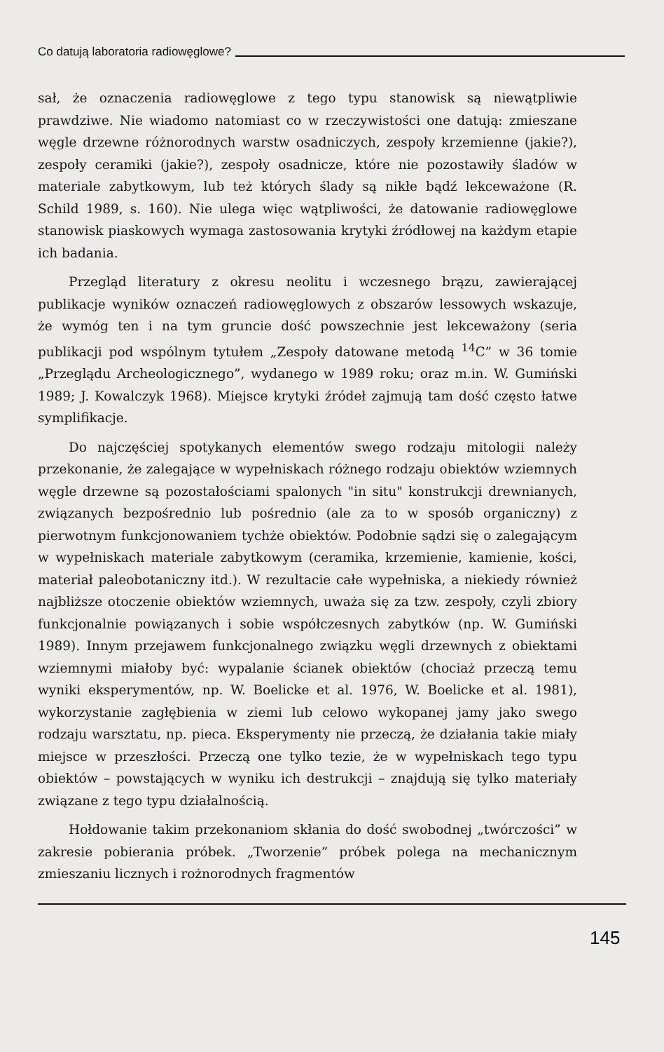Co datują laboratoria radiowęglowe?
sał, że oznaczenia radiowęglowe z tego typu stanowisk są niewątpliwie prawdziwe. Nie wiadomo natomiast co w rzeczywistości one datują: zmieszane węgle drzewne różnorodnych warstw osadniczych, zespoły krzemienne (jakie?), zespoły ceramiki (jakie?), zespoły osadnicze, które nie pozostawiły śladów w materiale zabytkowym, lub też których ślady są nikłe bądź lekceważone (R. Schild 1989, s. 160). Nie ulega więc wątpliwości, że datowanie radiowęglowe stanowisk piaskowych wymaga zastosowania krytyki źródłowej na każdym etapie ich badania.
Przegląd literatury z okresu neolitu i wczesnego brązu, zawierającej publikacje wyników oznaczeń radiowęglowych z obszarów lessowych wskazuje, że wymóg ten i na tym gruncie dość powszechnie jest lekceważony (seria publikacji pod wspólnym tytułem „Zespoły datowane metodą <sup>14</sup>C” w 36 tomie „Przeglądu Archeologicznego”, wydanego w 1989 roku; oraz m.in. W. Gumiński 1989; J. Kowalczyk 1968). Miejsce krytyki źródeł zajmują tam dość często łatwe symplifikacje.
Do najczęściej spotykanych elementów swego rodzaju mitologii należy przekonanie, że zalegające w wypełniskach różnego rodzaju obiektów wziemnych węgle drzewne są pozostałościami spalonych "in situ" konstrukcji drewnianych, związanych bezpośrednio lub pośrednio (ale za to w sposób organiczny) z pierwotnym funkcjonowaniem tychże obiektów. Podobnie sądzi się o zalegającym w wypełniskach materiale zabytkowym (ceramika, krzemienie, kamienie, kości, materiał paleobotaniczny itd.). W rezultacie całe wypełniska, a niekiedy również najbliższe otoczenie obiektów wziemnych, uważa się za tzw. zespoły, czyli zbiory funkcjonalnie powiązanych i sobie współczesnych zabytków (np. W. Gumiński 1989). Innym przejawem funkcjonalnego związku węgli drzewnych z obiektami wziemnymi miałoby być: wypalanie ścianek obiektów (chociaż przeczą temu wyniki eksperymentów, np. W. Boelicke et al. 1976, W. Boelicke et al. 1981), wykorzystanie zagłębienia w ziemi lub celowo wykopanej jamy jako swego rodzaju warsztatu, np. pieca. Eksperymenty nie przeczą, że działania takie miały miejsce w przeszłości. Przeczą one tylko tezie, że w wypełniskach tego typu obiektów – powstających w wyniku ich destrukcji – znajdują się tylko materiały związane z tego typu działalnością.
Hołdowanie takim przekonaniom skłania do dość swobodnej „twórczości” w zakresie pobierania próbek. „Tworzenie” próbek polega na mechanicznym zmieszaniu licznych i rożnorodnych fragmentów
145